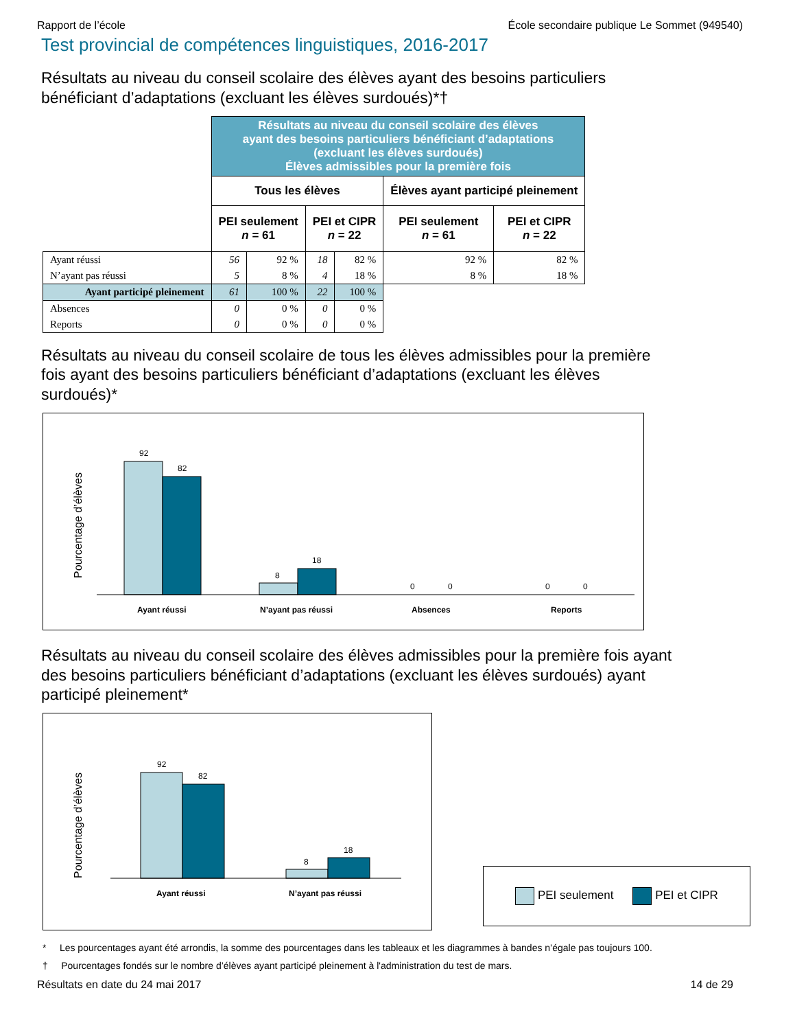Rapport de l’école École secondaire publique Le Sommet (949540)
Test provincial de compétences linguistiques, 2016-2017
Résultats au niveau du conseil scolaire des élèves ayant des besoins particuliers bénéficiant d’adaptations (excluant les élèves surdoués)*†
| | Résultats au niveau du conseil scolaire des élèves ayant des besoins particuliers bénéficiant d’adaptations (excluant les élèves surdoués) Élèves admissibles pour la première fois | | | | | |
| | Tous les élèves | | | | Élèves ayant participé pleinement | |
| | PEI seulement n = 61 | | PEI et CIPR n = 22 | | PEI seulement n = 61 | PEI et CIPR n = 22 |
| Ayant réussi | 56 | 92 % | 18 | 82 % | 92 % | 82 % |
| N’ayant pas réussi | 5 | 8 % | 4 | 18 % | 8 % | 18 % |
| Ayant participé pleinement | 61 | 100 % | 22 | 100 % | | |
| Absences | 0 | 0 % | 0 | 0 % | | |
| Reports | 0 | 0 % | 0 | 0 % | | |
Résultats au niveau du conseil scolaire de tous les élèves admissibles pour la première fois ayant des besoins particuliers bénéficiant d’adaptations (excluant les élèves surdoués)*
Pourcentage d’élèves
92
82
8
18
0
0
0
0
Ayant réussi
N’ayant pas réussi
Absences
Reports
Résultats au niveau du conseil scolaire des élèves admissibles pour la première fois ayant des besoins particuliers bénéficiant d’adaptations (excluant les élèves surdoués) ayant participé pleinement*
Pourcentage d’élèves
92
82
8
18
Ayant réussi
N’ayant pas réussi
PEI seulement PEI et CIPR
* Les pourcentages ayant été arrondis, la somme des pourcentages dans les tableaux et les diagrammes à bandes n’égale pas toujours 100.
† Pourcentages fondés sur le nombre d’élèves ayant participé pleinement à l'administration du test de mars.
Résultats en date du 24 mai 2017 14 de 29